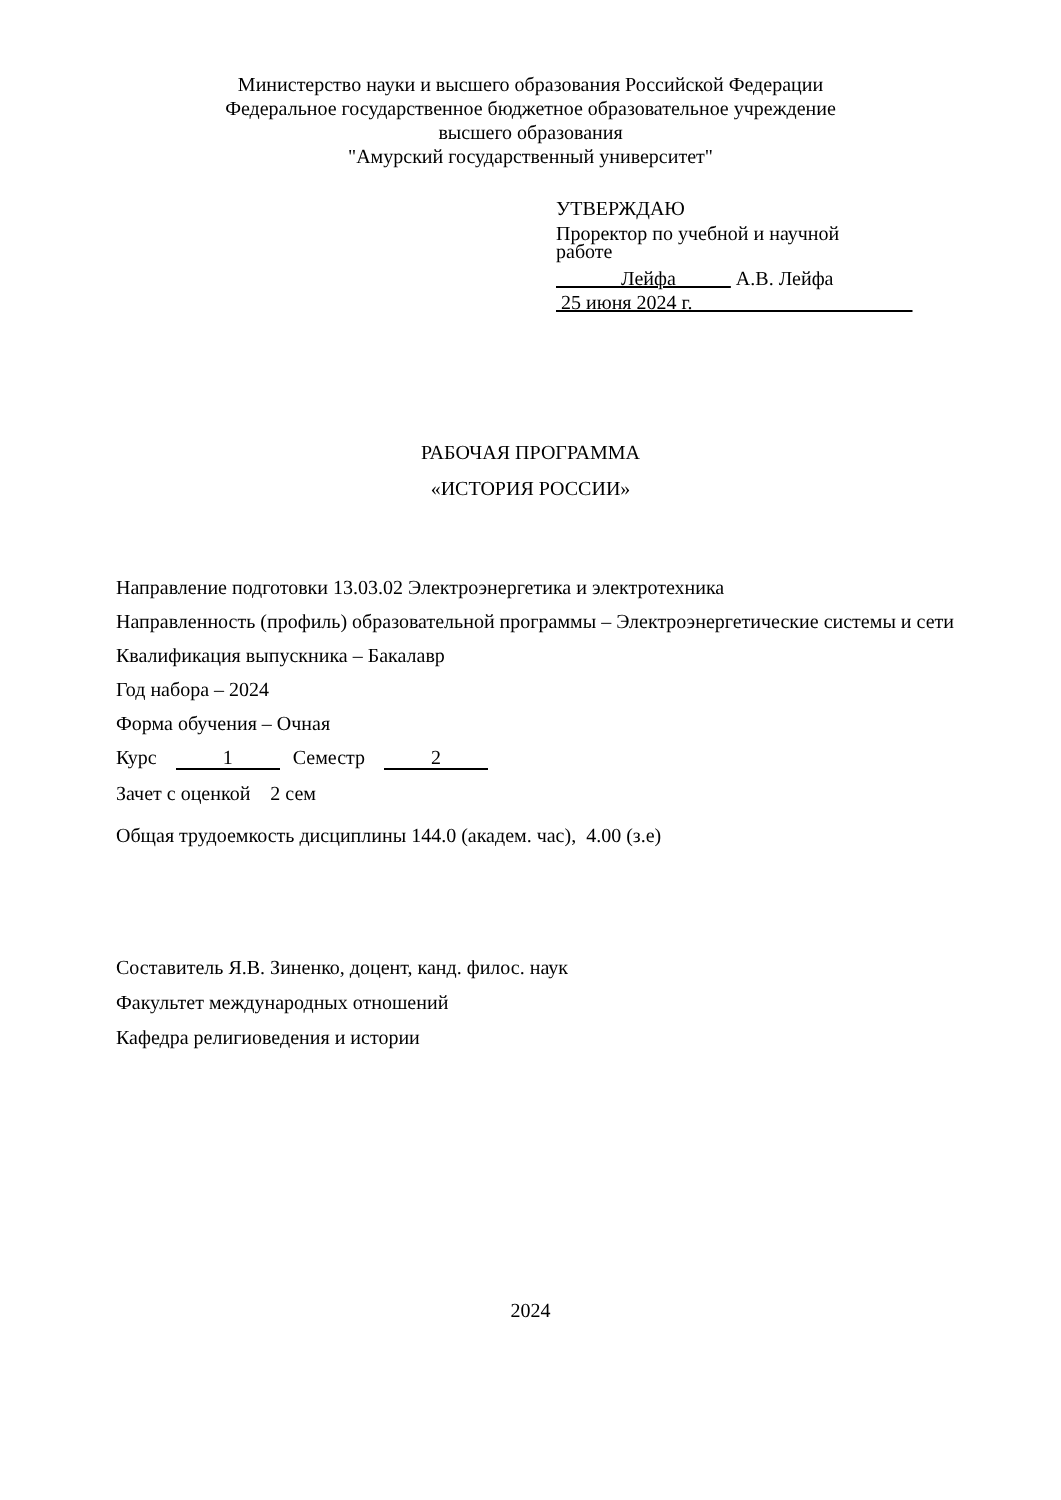Министерство науки и высшего образования Российской Федерации
Федеральное государственное бюджетное образовательное учреждение
высшего образования
"Амурский государственный университет"
УТВЕРЖДАЮ
Проректор по учебной и научной
работе
Лейфа А.В. Лейфа
25 июня 2024 г.
РАБОЧАЯ ПРОГРАММА
«ИСТОРИЯ РОССИИ»
Направление подготовки 13.03.02 Электроэнергетика и электротехника
Направленность (профиль) образовательной программы – Электроэнергетические системы и сети
Квалификация выпускника – Бакалавр
Год набора – 2024
Форма обучения – Очная
Курс 1 Семестр 2
Зачет с оценкой 2 сем
Общая трудоемкость дисциплины 144.0 (академ. час), 4.00 (з.е)
Составитель Я.В. Зиненко, доцент, канд. филос. наук
Факультет международных отношений
Кафедра религиоведения и истории
2024